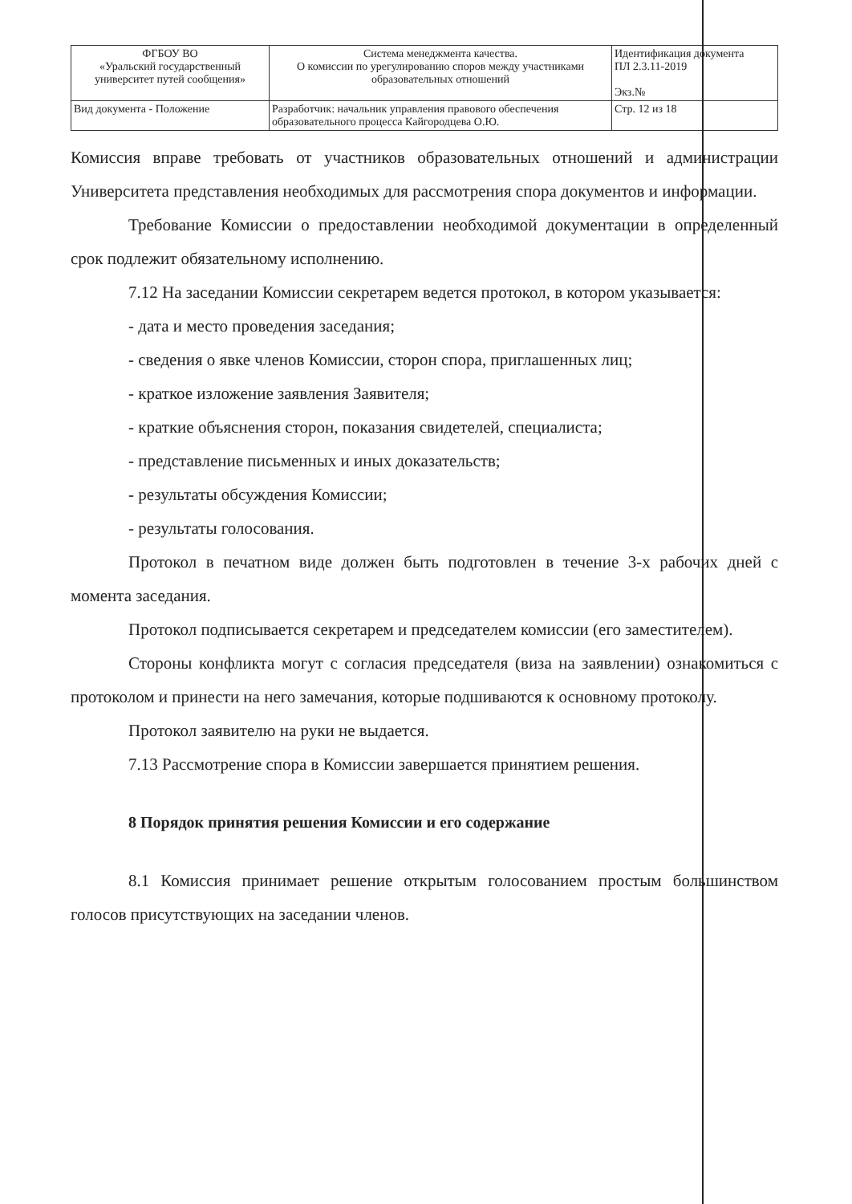| ФГБОУ ВО «Уральский государственный университет путей сообщения» | Система менеджмента качества. О комиссии по урегулированию споров между участниками образовательных отношений | Идентификация документа ПЛ 2.3.11-2019 Экз.№ |
| Вид документа - Положение | Разработчик: начальник управления правового обеспечения образовательного процесса Кайгородцева О.Ю. | Стр. 12 из 18 |
Комиссия вправе требовать от участников образовательных отношений и администрации Университета представления необходимых для рассмотрения спора документов и информации.
Требование Комиссии о предоставлении необходимой документации в определенный срок подлежит обязательному исполнению.
7.12 На заседании Комиссии секретарем ведется протокол, в котором указывается:
- дата и место проведения заседания;
- сведения о явке членов Комиссии, сторон спора, приглашенных лиц;
- краткое изложение заявления Заявителя;
- краткие объяснения сторон, показания свидетелей, специалиста;
- представление письменных и иных доказательств;
- результаты обсуждения Комиссии;
- результаты голосования.
Протокол в печатном виде должен быть подготовлен в течение 3-х рабочих дней с момента заседания.
Протокол подписывается секретарем и председателем комиссии (его заместителем).
Стороны конфликта могут с согласия председателя (виза на заявлении) ознакомиться с протоколом и принести на него замечания, которые подшиваются к основному протоколу.
Протокол заявителю на руки не выдается.
7.13 Рассмотрение спора в Комиссии завершается принятием решения.
8 Порядок принятия решения Комиссии и его содержание
8.1 Комиссия принимает решение открытым голосованием простым большинством голосов присутствующих на заседании членов.